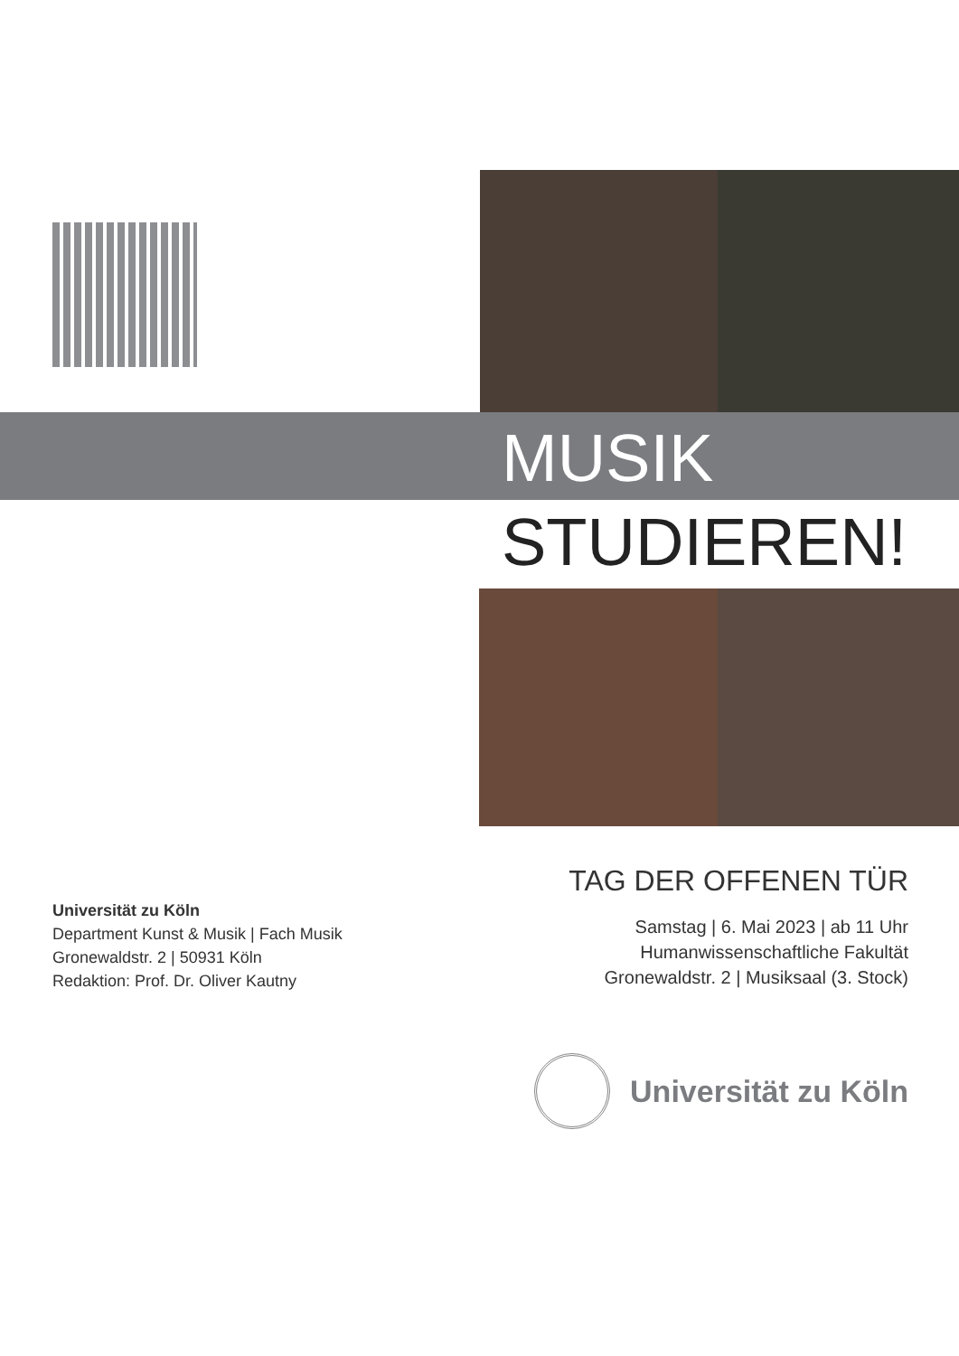MUSIK
STUDIEREN!
TAG DER OFFENEN TÜR
Samstag | 6. Mai 2023 | ab 11 Uhr
Humanwissenschaftliche Fakultät
Gronewaldstr. 2 | Musiksaal (3. Stock)
Universität zu Köln
Department Kunst & Musik | Fach Musik
Gronewaldstr. 2 | 50931 Köln
Redaktion: Prof. Dr. Oliver Kautny
Universität zu Köln